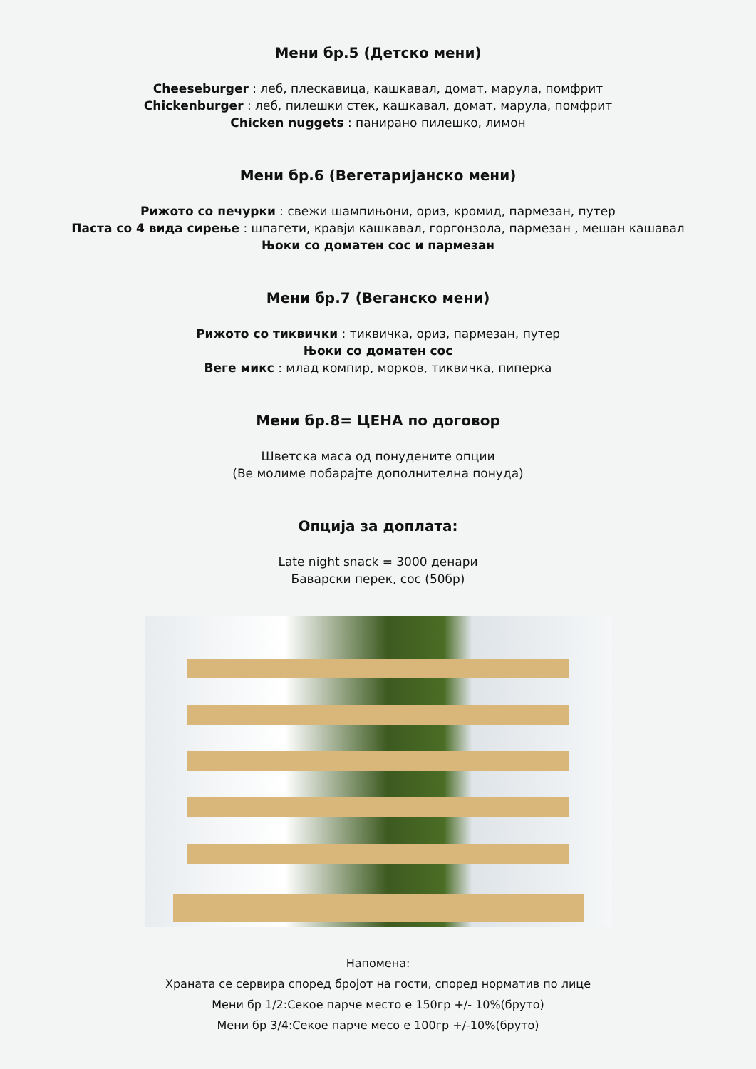Мени бр.5 (Детско мени)
Cheeseburger : леб, плескавица, кашкавал, домат, марула, помфрит
Chickenburger : леб, пилешки стек, кашкавал, домат, марула, помфрит
Chicken nuggets : панирано пилешко, лимон
Мени бр.6 (Вегетаријанско мени)
Рижото со печурки : свежи шампињони, ориз, кромид, пармезан, путер
Паста со 4 вида сирење : шпагети, кравји кашкавал, горгонзола, пармезан , мешан кашавал
Њоки со доматен сос и пармезан
Мени бр.7 (Веганско мени)
Рижото со тиквички : тиквичка, ориз, пармезан, путер
Њоки со доматен сос
Веге микс : млад компир, морков, тиквичка, пиперка
Мени бр.8= ЦЕНА по договор
Шветска маса од понудените опции
(Ве молиме побарајте дополнителна понуда)
Опција за доплата:
Late night snack = 3000 денари
Баварски перек, сос (50бр)
Напомена:
Храната се сервира според бројот на гости, според норматив по лице
Мени бр 1/2:Секое парче место е 150гр +/- 10%(бруто)
Мени бр 3/4:Секое парче месо е 100гр +/-10%(бруто)